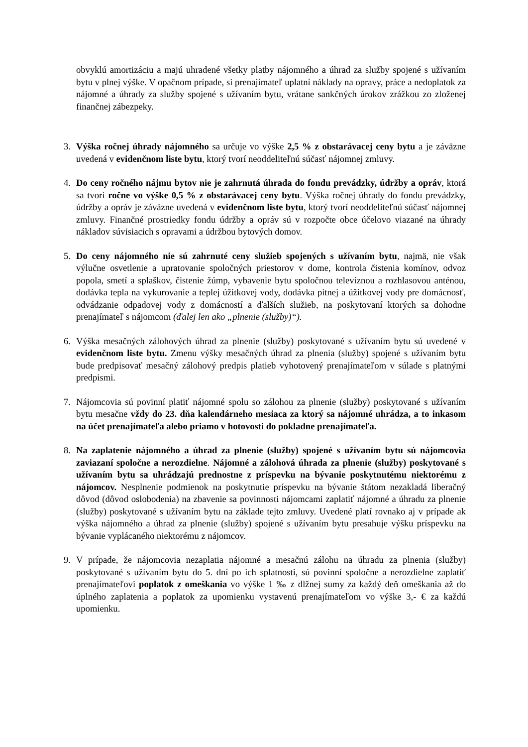obvyklú amortizáciu a majú uhradené všetky platby nájomného a úhrad za služby spojené s užívaním bytu v plnej výške. V opačnom prípade, si prenajímateľ uplatní náklady na opravy, práce a nedoplatok za nájomné a úhrady za služby spojené s užívaním bytu, vrátane sankčných úrokov zrážkou zo zloženej finančnej zábezpeky.
3. Výška ročnej úhrady nájomného sa určuje vo výške 2,5 % z obstarávacej ceny bytu a je záväzne uvedená v evidenčnom liste bytu, ktorý tvorí neoddeliteľnú súčasť nájomnej zmluvy.
4. Do ceny ročného nájmu bytov nie je zahrnutá úhrada do fondu prevádzky, údržby a opráv, ktorá sa tvorí ročne vo výške 0,5 % z obstarávacej ceny bytu. Výška ročnej úhrady do fondu prevádzky, údržby a opráv je záväzne uvedená v evidenčnom liste bytu, ktorý tvorí neoddeliteľnú súčasť nájomnej zmluvy. Finančné prostriedky fondu údržby a opráv sú v rozpočte obce účelovo viazané na úhrady nákladov súvisiacich s opravami a údržbou bytových domov.
5. Do ceny nájomného nie sú zahrnuté ceny služieb spojených s užívaním bytu, najmä, nie však výlučne osvetlenie a upratovanie spoločných priestorov v dome, kontrola čistenia komínov, odvoz popola, smetí a splaškov, čistenie žúmp, vybavenie bytu spoločnou televíznou a rozhlasovou anténou, dodávka tepla na vykurovanie a teplej úžitkovej vody, dodávka pitnej a úžitkovej vody pre domácnosť, odvádzanie odpadovej vody z domácností a ďalších služieb, na poskytovaní ktorých sa dohodne prenajímateľ s nájomcom (ďalej len ako „plnenie (služby)“).
6. Výška mesačných zálohových úhrad za plnenie (služby) poskytované s užívaním bytu sú uvedené v evidenčnom liste bytu. Zmenu výšky mesačných úhrad za plnenia (služby) spojené s užívaním bytu bude predpisovať mesačný zálohový predpis platieb vyhotovený prenajímateľom v súlade s platnými predpismi.
7. Nájomcovia sú povinní platiť nájomné spolu so zálohou za plnenie (služby) poskytované s užívaním bytu mesačne vždy do 23. dňa kalendárneho mesiaca za ktorý sa nájomné uhrádza, a to inkasom na účet prenajímateľa alebo priamo v hotovosti do pokladne prenajímateľa.
8. Na zaplatenie nájomného a úhrad za plnenie (služby) spojené s užívaním bytu sú nájomcovia zaviazaní spoločne a nerozdielne. Nájomné a zálohová úhrada za plnenie (služby) poskytované s užívaním bytu sa uhrádzajú prednostne z príspevku na bývanie poskytnutému niektorému z nájomcov. Nesplnenie podmienok na poskytnutie príspevku na bývanie štátom nezakladá liberačný dôvod (dôvod oslobodenia) na zbavenie sa povinnosti nájomcami zaplatiť nájomné a úhradu za plnenie (služby) poskytované s užívaním bytu na základe tejto zmluvy. Uvedené platí rovnako aj v prípade ak výška nájomného a úhrad za plnenie (služby) spojené s užívaním bytu presahuje výšku príspevku na bývanie vyplácaného niektorému z nájomcov.
9. V prípade, že nájomcovia nezaplatia nájomné a mesačnú zálohu na úhradu za plnenia (služby) poskytované s užívaním bytu do 5. dní po ich splatnosti, sú povinní spoločne a nerozdielne zaplatiť prenajímateľovi poplatok z omeškania vo výške 1 ‰ z dlžnej sumy za každý deň omeškania až do úplného zaplatenia a poplatok za upomienku vystavenú prenajímateľom vo výške 3,- € za každú upomienku.